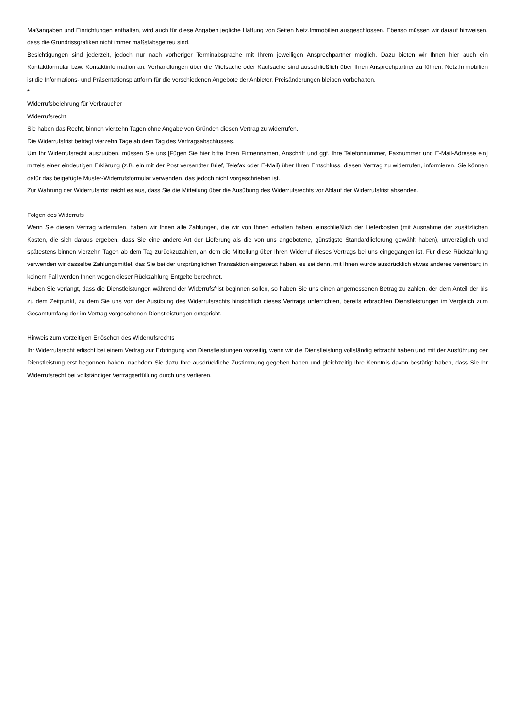Maßangaben und Einrichtungen enthalten, wird auch für diese Angaben jegliche Haftung von Seiten Netz.Immobilien ausgeschlossen. Ebenso müssen wir darauf hinweisen, dass die Grundrissgrafiken nicht immer maßstabsgetreu sind.
Besichtigungen sind jederzeit, jedoch nur nach vorheriger Terminabsprache mit Ihrem jeweiligen Ansprechpartner möglich. Dazu bieten wir Ihnen hier auch ein Kontaktformular bzw. Kontaktinformation an. Verhandlungen über die Mietsache oder Kaufsache sind ausschließlich über Ihren Ansprechpartner zu führen, Netz.Immobilien ist die Informations- und Präsentationsplattform für die verschiedenen Angebote der Anbieter. Preisänderungen bleiben vorbehalten.
*
Widerrufsbelehrung für Verbraucher
Widerrufsrecht
Sie haben das Recht, binnen vierzehn Tagen ohne Angabe von Gründen diesen Vertrag zu widerrufen.
Die Widerrufsfrist beträgt vierzehn Tage ab dem Tag des Vertragsabschlusses.
Um Ihr Widerrufsrecht auszuüben, müssen Sie uns [Fügen Sie hier bitte Ihren Firmennamen, Anschrift und ggf. Ihre Telefonnummer, Faxnummer und E-Mail-Adresse ein] mittels einer eindeutigen Erklärung (z.B. ein mit der Post versandter Brief, Telefax oder E-Mail) über Ihren Entschluss, diesen Vertrag zu widerrufen, informieren. Sie können dafür das beigefügte Muster-Widerrufsformular verwenden, das jedoch nicht vorgeschrieben ist.
Zur Wahrung der Widerrufsfrist reicht es aus, dass Sie die Mitteilung über die Ausübung des Widerrufsrechts vor Ablauf der Widerrufsfrist absenden.
Folgen des Widerrufs
Wenn Sie diesen Vertrag widerrufen, haben wir Ihnen alle Zahlungen, die wir von Ihnen erhalten haben, einschließlich der Lieferkosten (mit Ausnahme der zusätzlichen Kosten, die sich daraus ergeben, dass Sie eine andere Art der Lieferung als die von uns angebotene, günstigste Standardlieferung gewählt haben), unverzüglich und spätestens binnen vierzehn Tagen ab dem Tag zurückzuzahlen, an dem die Mitteilung über Ihren Widerruf dieses Vertrags bei uns eingegangen ist. Für diese Rückzahlung verwenden wir dasselbe Zahlungsmittel, das Sie bei der ursprünglichen Transaktion eingesetzt haben, es sei denn, mit Ihnen wurde ausdrücklich etwas anderes vereinbart; in keinem Fall werden Ihnen wegen dieser Rückzahlung Entgelte berechnet.
Haben Sie verlangt, dass die Dienstleistungen während der Widerrufsfrist beginnen sollen, so haben Sie uns einen angemessenen Betrag zu zahlen, der dem Anteil der bis zu dem Zeitpunkt, zu dem Sie uns von der Ausübung des Widerrufsrechts hinsichtlich dieses Vertrags unterrichten, bereits erbrachten Dienstleistungen im Vergleich zum Gesamtumfang der im Vertrag vorgesehenen Dienstleistungen entspricht.
Hinweis zum vorzeitigen Erlöschen des Widerrufsrechts
Ihr Widerrufsrecht erlischt bei einem Vertrag zur Erbringung von Dienstleistungen vorzeitig, wenn wir die Dienstleistung vollständig erbracht haben und mit der Ausführung der Dienstleistung erst begonnen haben, nachdem Sie dazu Ihre ausdrückliche Zustimmung gegeben haben und gleichzeitig Ihre Kenntnis davon bestätigt haben, dass Sie Ihr Widerrufsrecht bei vollständiger Vertragserfüllung durch uns verlieren.